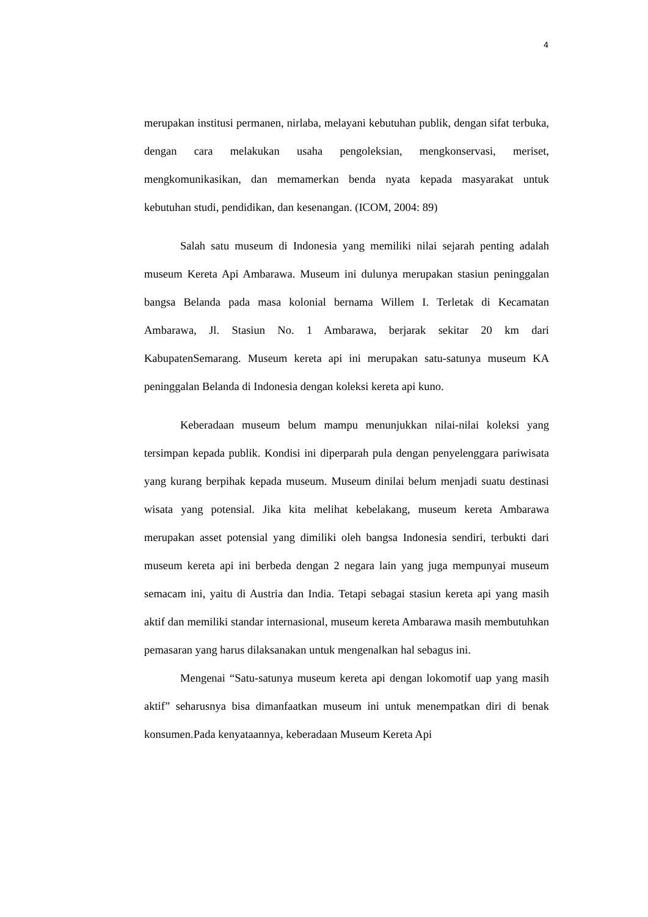4
merupakan institusi permanen, nirlaba, melayani kebutuhan publik, dengan sifat terbuka, dengan cara melakukan usaha pengoleksian, mengkonservasi, meriset, mengkomunikasikan, dan memamerkan benda nyata kepada masyarakat untuk kebutuhan studi, pendidikan, dan kesenangan. (ICOM, 2004: 89)
Salah satu museum di Indonesia yang memiliki nilai sejarah penting adalah museum Kereta Api Ambarawa. Museum ini dulunya merupakan stasiun peninggalan bangsa Belanda pada masa kolonial bernama Willem I. Terletak di Kecamatan Ambarawa, Jl. Stasiun No. 1 Ambarawa, berjarak sekitar 20 km dari KabupatenSemarang. Museum kereta api ini merupakan satu-satunya museum KA peninggalan Belanda di Indonesia dengan koleksi kereta api kuno.
Keberadaan museum belum mampu menunjukkan nilai-nilai koleksi yang tersimpan kepada publik. Kondisi ini diperparah pula dengan penyelenggara pariwisata yang kurang berpihak kepada museum. Museum dinilai belum menjadi suatu destinasi wisata yang potensial. Jika kita melihat kebelakang, museum kereta Ambarawa merupakan asset potensial yang dimiliki oleh bangsa Indonesia sendiri, terbukti dari museum kereta api ini berbeda dengan 2 negara lain yang juga mempunyai museum semacam ini, yaitu di Austria dan India. Tetapi sebagai stasiun kereta api yang masih aktif dan memiliki standar internasional, museum kereta Ambarawa masih membutuhkan pemasaran yang harus dilaksanakan untuk mengenalkan hal sebagus ini.
Mengenai “Satu-satunya museum kereta api dengan lokomotif uap yang masih aktif” seharusnya bisa dimanfaatkan museum ini untuk menempatkan diri di benak konsumen.Pada kenyataannya, keberadaan Museum Kereta Api